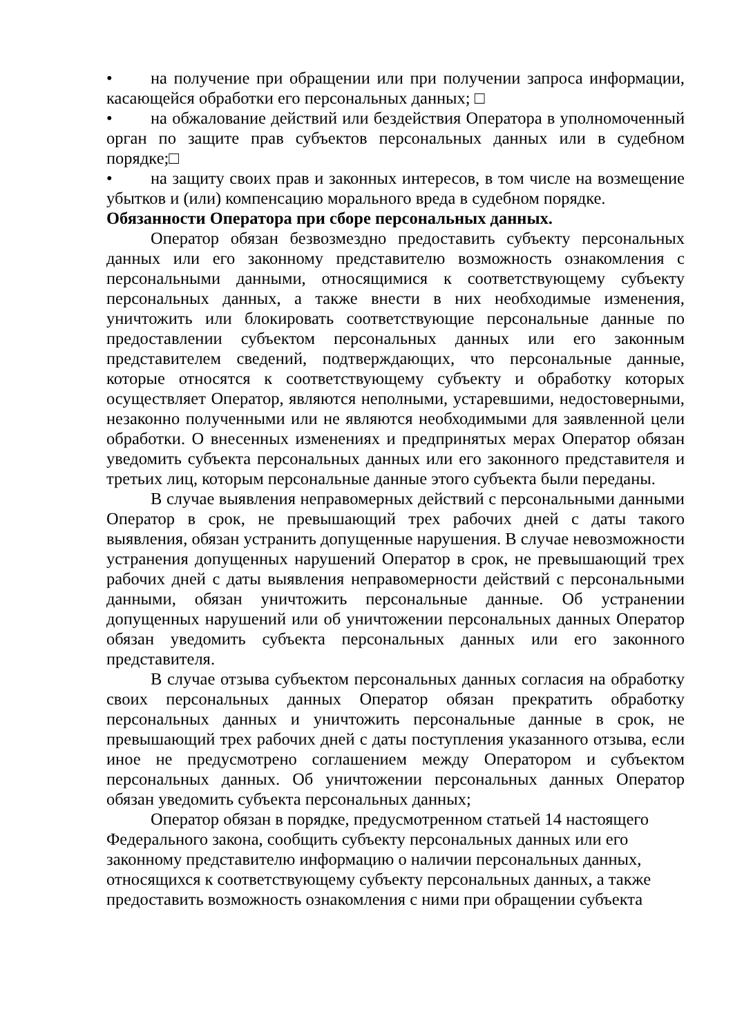• на получение при обращении или при получении запроса информации, касающейся обработки его персональных данных; □
• на обжалование действий или бездействия Оператора в уполномоченный орган по защите прав субъектов персональных данных или в судебном порядке;□
• на защиту своих прав и законных интересов, в том числе на возмещение убытков и (или) компенсацию морального вреда в судебном порядке.
Обязанности Оператора при сборе персональных данных.
Оператор обязан безвозмездно предоставить субъекту персональных данных или его законному представителю возможность ознакомления с персональными данными, относящимися к соответствующему субъекту персональных данных, а также внести в них необходимые изменения, уничтожить или блокировать соответствующие персональные данные по предоставлении субъектом персональных данных или его законным представителем сведений, подтверждающих, что персональные данные, которые относятся к соответствующему субъекту и обработку которых осуществляет Оператор, являются неполными, устаревшими, недостоверными, незаконно полученными или не являются необходимыми для заявленной цели обработки. О внесенных изменениях и предпринятых мерах Оператор обязан уведомить субъекта персональных данных или его законного представителя и третьих лиц, которым персональные данные этого субъекта были переданы.
В случае выявления неправомерных действий с персональными данными Оператор в срок, не превышающий трех рабочих дней с даты такого выявления, обязан устранить допущенные нарушения. В случае невозможности устранения допущенных нарушений Оператор в срок, не превышающий трех рабочих дней с даты выявления неправомерности действий с персональными данными, обязан уничтожить персональные данные. Об устранении допущенных нарушений или об уничтожении персональных данных Оператор обязан уведомить субъекта персональных данных или его законного представителя.
В случае отзыва субъектом персональных данных согласия на обработку своих персональных данных Оператор обязан прекратить обработку персональных данных и уничтожить персональные данные в срок, не превышающий трех рабочих дней с даты поступления указанного отзыва, если иное не предусмотрено соглашением между Оператором и субъектом персональных данных. Об уничтожении персональных данных Оператор обязан уведомить субъекта персональных данных;
Оператор обязан в порядке, предусмотренном статьей 14 настоящего Федерального закона, сообщить субъекту персональных данных или его законному представителю информацию о наличии персональных данных, относящихся к соответствующему субъекту персональных данных, а также предоставить возможность ознакомления с ними при обращении субъекта